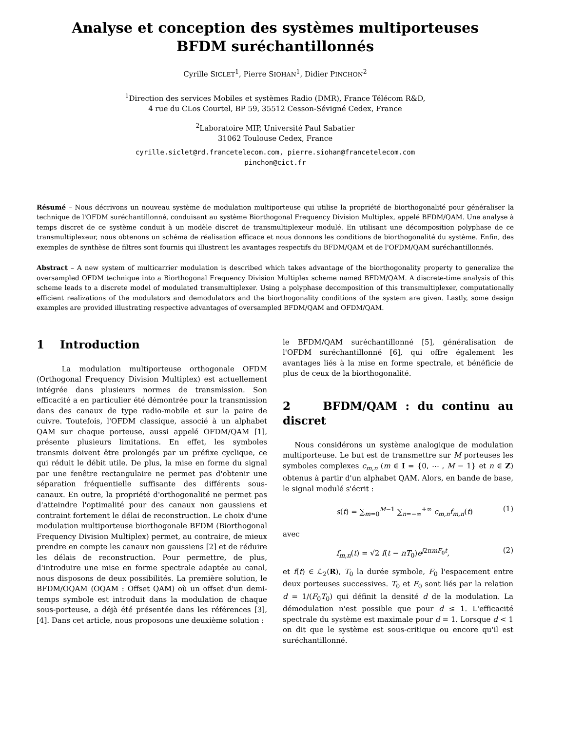Analyse et conception des systèmes multiporteuses
BFDM suréchantillonnés
Cyrille SICLET<sup>1</sup>, Pierre SIOHAN<sup>1</sup>, Didier PINCHON<sup>2</sup>
<sup>1</sup> Direction des services Mobiles et systèmes Radio (DMR), France Télécom R&D,
4 rue du CLos Courtel, BP 59, 35512 Cesson-Sévigné Cedex, France
<sup>2</sup> Laboratoire MIP, Université Paul Sabatier
31062 Toulouse Cedex, France
cyrille.siclet@rd.francetelecom.com, pierre.siohan@francetelecom.com
pinchon@cict.fr
Résumé – Nous décrivons un nouveau système de modulation multiporteuse qui utilise la propriété de biorthogonalité pour généraliser la technique de l'OFDM suréchantillonné, conduisant au système Biorthogonal Frequency Division Multiplex, appelé BFDM/QAM. Une analyse à temps discret de ce système conduit à un modèle discret de transmultiplexeur modulé. En utilisant une décomposition polyphase de ce transmultiplexeur, nous obtenons un schéma de réalisation efficace et nous donnons les conditions de biorthogonalité du système. Enfin, des exemples de synthèse de filtres sont fournis qui illustrent les avantages respectifs du BFDM/QAM et de l'OFDM/QAM suréchantillonnés.
Abstract – A new system of multicarrier modulation is described which takes advantage of the biorthogonality property to generalize the oversampled OFDM technique into a Biorthogonal Frequency Division Multiplex scheme named BFDM/QAM. A discrete-time analysis of this scheme leads to a discrete model of modulated transmultiplexer. Using a polyphase decomposition of this transmultiplexer, computationally efficient realizations of the modulators and demodulators and the biorthogonality conditions of the system are given. Lastly, some design examples are provided illustrating respective advantages of oversampled BFDM/QAM and OFDM/QAM.
1 Introduction
La modulation multiporteuse orthogonale OFDM (Orthogonal Frequency Division Multiplex) est actuellement intégrée dans plusieurs normes de transmission. Son efficacité a en particulier été démontrée pour la transmission dans des canaux de type radio-mobile et sur la paire de cuivre. Toutefois, l'OFDM classique, associé à un alphabet QAM sur chaque porteuse, aussi appelé OFDM/QAM [1], présente plusieurs limitations. En effet, les symboles transmis doivent être prolongés par un préfixe cyclique, ce qui réduit le débit utile. De plus, la mise en forme du signal par une fenêtre rectangulaire ne permet pas d'obtenir une séparation fréquentielle suffisante des différents sous-canaux. En outre, la propriété d'orthogonalité ne permet pas d'atteindre l'optimalité pour des canaux non gaussiens et contraint fortement le délai de reconstruction. Le choix d'une modulation multiporteuse biorthogonale BFDM (Biorthogonal Frequency Division Multiplex) permet, au contraire, de mieux prendre en compte les canaux non gaussiens [2] et de réduire les délais de reconstruction. Pour permettre, de plus, d'introduire une mise en forme spectrale adaptée au canal, nous disposons de deux possibilités. La première solution, le BFDM/OQAM (OQAM : Offset QAM) où un offset d'un demi-temps symbole est introduit dans la modulation de chaque sous-porteuse, a déjà été présentée dans les références [3], [4]. Dans cet article, nous proposons une deuxième solution :
le BFDM/QAM suréchantillonné [5], généralisation de l'OFDM suréchantillonné [6], qui offre également les avantages liés à la mise en forme spectrale, et bénéficie de plus de ceux de la biorthogonalité.
2 BFDM/QAM : du continu au discret
Nous considérons un système analogique de modulation multiporteuse. Le but est de transmettre sur M porteuses les symboles complexes c<sub>m,n</sub> (m ∈ I = {0, ⋯ , M − 1} et n ∈ Z) obtenus à partir d'un alphabet QAM. Alors, en bande de base, le signal modulé s'écrit :
s(t) = ∑<sub>m=0</sub><sup>M−1</sup> ∑<sub>n=−∞</sub><sup>+∞</sup> c<sub>m,n</sub>f<sub>m,n</sub>(t) (1)
avec
f<sub>m,n</sub>(t) = √2 f(t − nT<sub>0</sub>)e<sup>j2πmF<sub>0</sub>t</sup>, (2)
et f(t) ∈ ℒ<sub>2</sub>(R), T<sub>0</sub> la durée symbole, F<sub>0</sub> l'espacement entre deux porteuses successives. T<sub>0</sub> et F<sub>0</sub> sont liés par la relation d = 1/(F<sub>0</sub>T<sub>0</sub>) qui définit la densité d de la modulation. La démodulation n'est possible que pour d ≤ 1. L'efficacité spectrale du système est maximale pour d = 1. Lorsque d < 1 on dit que le système est sous-critique ou encore qu'il est suréchantillonné.